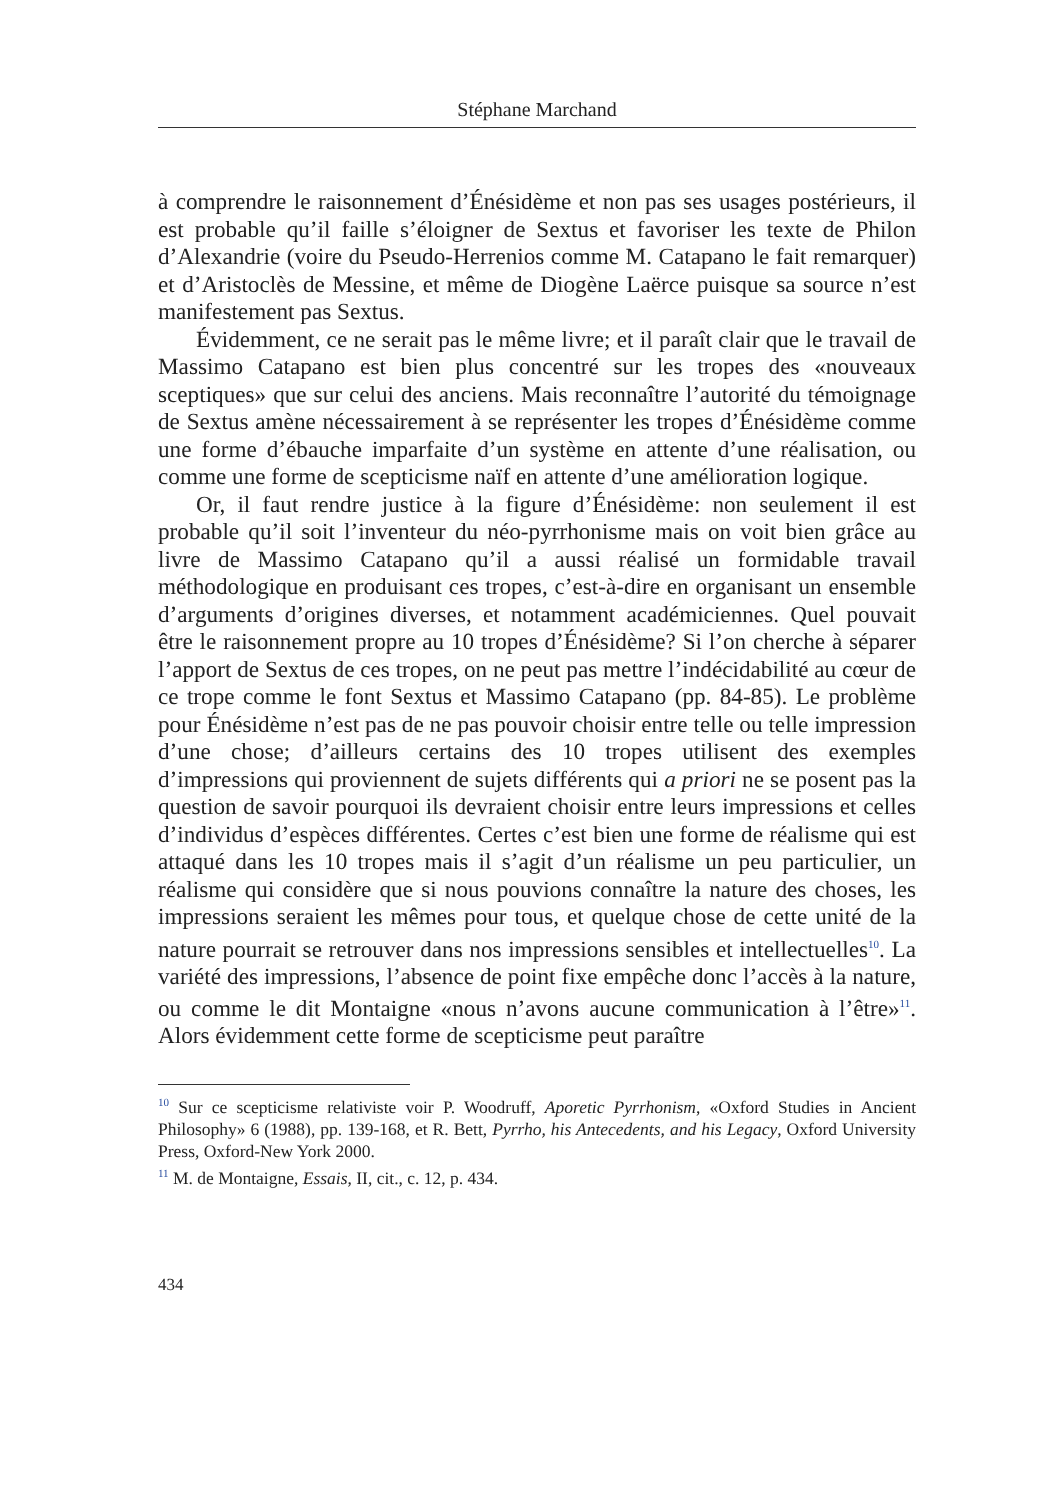Stéphane Marchand
à comprendre le raisonnement d’Énésidème et non pas ses usages postérieurs, il est probable qu’il faille s’éloigner de Sextus et favoriser les texte de Philon d’Alexandrie (voire du Pseudo-Herrenios comme M. Catapano le fait remarquer) et d’Aristoclès de Messine, et même de Diogène Laërce puisque sa source n’est manifestement pas Sextus.
Évidemment, ce ne serait pas le même livre; et il paraît clair que le travail de Massimo Catapano est bien plus concentré sur les tropes des «nouveaux sceptiques» que sur celui des anciens. Mais reconnaître l’autorité du témoignage de Sextus amène nécessairement à se représenter les tropes d’Énésidème comme une forme d’ébauche imparfaite d’un système en attente d’une réalisation, ou comme une forme de scepticisme naïf en attente d’une amélioration logique.
Or, il faut rendre justice à la figure d’Énésidème: non seulement il est probable qu’il soit l’inventeur du néo-pyrrhonisme mais on voit bien grâce au livre de Massimo Catapano qu’il a aussi réalisé un formidable travail méthodologique en produisant ces tropes, c’est-à-dire en organisant un ensemble d’arguments d’origines diverses, et notamment académiciennes. Quel pouvait être le raisonnement propre au 10 tropes d’Énésidème? Si l’on cherche à séparer l’apport de Sextus de ces tropes, on ne peut pas mettre l’indécidabilité au cœur de ce trope comme le font Sextus et Massimo Catapano (pp. 84-85). Le problème pour Énésidème n’est pas de ne pas pouvoir choisir entre telle ou telle impression d’une chose; d’ailleurs certains des 10 tropes utilisent des exemples d’impressions qui proviennent de sujets différents qui a priori ne se posent pas la question de savoir pourquoi ils devraient choisir entre leurs impressions et celles d’individus d’espèces différentes. Certes c’est bien une forme de réalisme qui est attaqué dans les 10 tropes mais il s’agit d’un réalisme un peu particulier, un réalisme qui considère que si nous pouvions connaître la nature des choses, les impressions seraient les mêmes pour tous, et quelque chose de cette unité de la nature pourrait se retrouver dans nos impressions sensibles et intellectuelles<sup>10</sup>. La variété des impressions, l’absence de point fixe empêche donc l’accès à la nature, ou comme le dit Montaigne «nous n’avons aucune communication à l’être»<sup>11</sup>. Alors évidemment cette forme de scepticisme peut paraître
<sup>10</sup> Sur ce scepticisme relativiste voir P. Woodruff, Aporetic Pyrrhonism, «Oxford Studies in Ancient Philosophy» 6 (1988), pp. 139-168, et R. Bett, Pyrrho, his Antecedents, and his Legacy, Oxford University Press, Oxford-New York 2000.
<sup>11</sup> M. de Montaigne, Essais, II, cit., c. 12, p. 434.
434